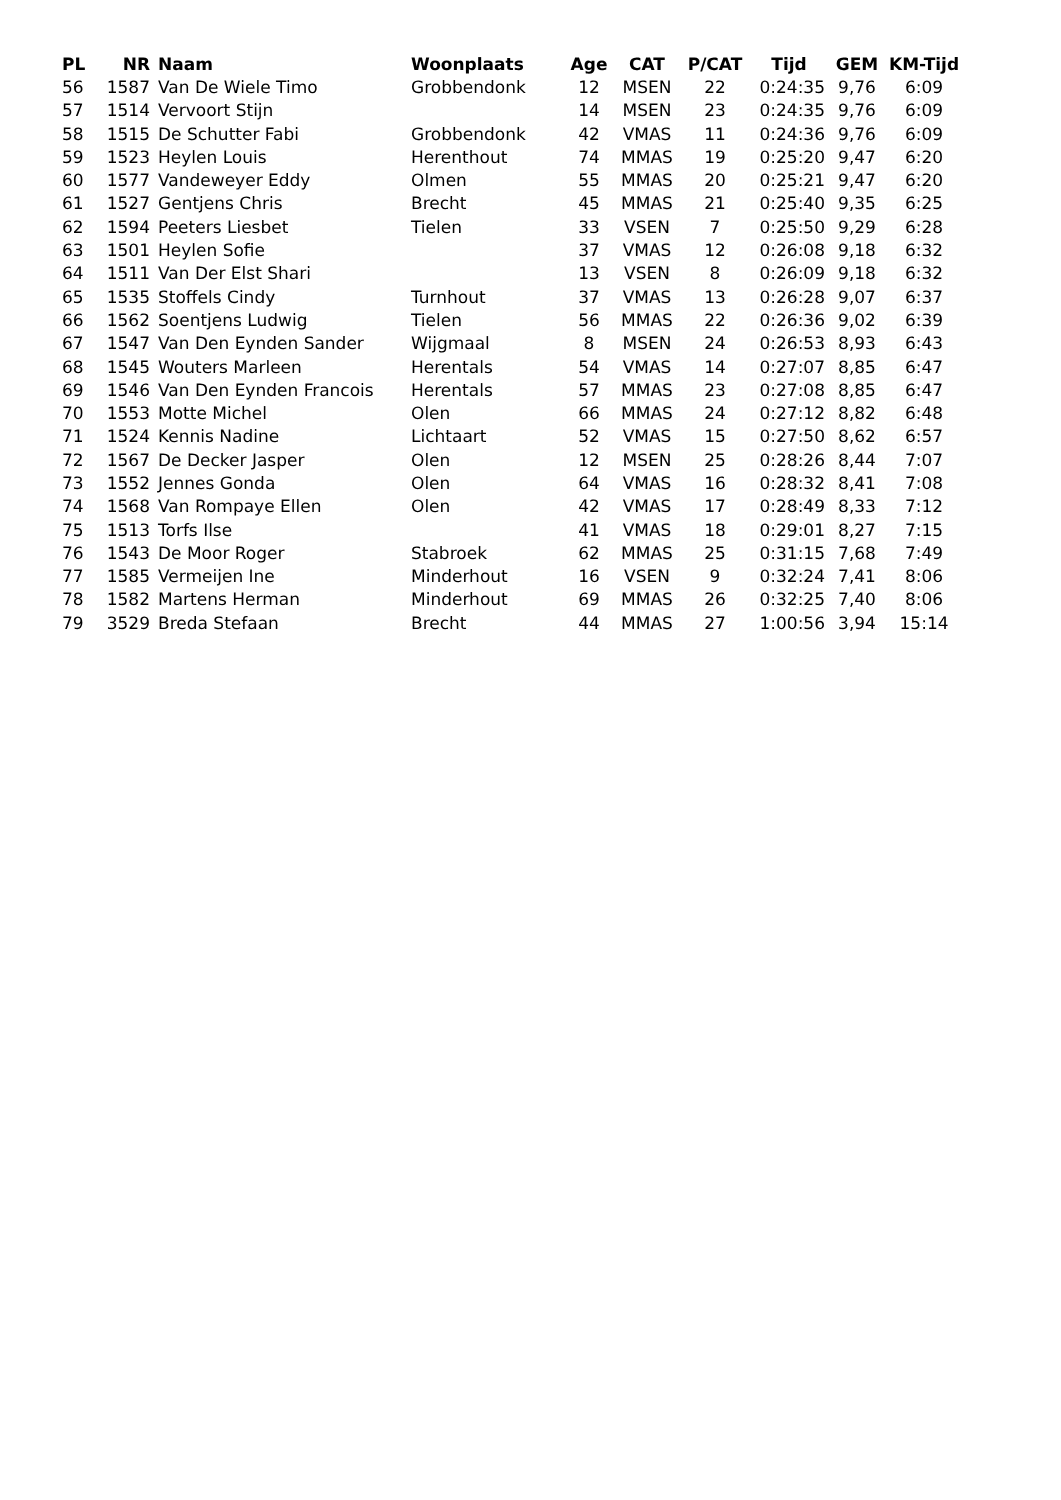| PL | NR | Naam | Woonplaats | Age | CAT | P/CAT | Tijd | GEM | KM-Tijd |
| --- | --- | --- | --- | --- | --- | --- | --- | --- | --- |
| 56 | 1587 | Van De Wiele Timo | Grobbendonk | 12 | MSEN | 22 | 0:24:35 | 9,76 | 6:09 |
| 57 | 1514 | Vervoort Stijn | | 14 | MSEN | 23 | 0:24:35 | 9,76 | 6:09 |
| 58 | 1515 | De Schutter Fabi | Grobbendonk | 42 | VMAS | 11 | 0:24:36 | 9,76 | 6:09 |
| 59 | 1523 | Heylen Louis | Herenthout | 74 | MMAS | 19 | 0:25:20 | 9,47 | 6:20 |
| 60 | 1577 | Vandeweyer Eddy | Olmen | 55 | MMAS | 20 | 0:25:21 | 9,47 | 6:20 |
| 61 | 1527 | Gentjens Chris | Brecht | 45 | MMAS | 21 | 0:25:40 | 9,35 | 6:25 |
| 62 | 1594 | Peeters Liesbet | Tielen | 33 | VSEN | 7 | 0:25:50 | 9,29 | 6:28 |
| 63 | 1501 | Heylen Sofie | | 37 | VMAS | 12 | 0:26:08 | 9,18 | 6:32 |
| 64 | 1511 | Van Der Elst Shari | | 13 | VSEN | 8 | 0:26:09 | 9,18 | 6:32 |
| 65 | 1535 | Stoffels Cindy | Turnhout | 37 | VMAS | 13 | 0:26:28 | 9,07 | 6:37 |
| 66 | 1562 | Soentjens Ludwig | Tielen | 56 | MMAS | 22 | 0:26:36 | 9,02 | 6:39 |
| 67 | 1547 | Van Den Eynden Sander | Wijgmaal | 8 | MSEN | 24 | 0:26:53 | 8,93 | 6:43 |
| 68 | 1545 | Wouters Marleen | Herentals | 54 | VMAS | 14 | 0:27:07 | 8,85 | 6:47 |
| 69 | 1546 | Van Den Eynden Francois | Herentals | 57 | MMAS | 23 | 0:27:08 | 8,85 | 6:47 |
| 70 | 1553 | Motte Michel | Olen | 66 | MMAS | 24 | 0:27:12 | 8,82 | 6:48 |
| 71 | 1524 | Kennis Nadine | Lichtaart | 52 | VMAS | 15 | 0:27:50 | 8,62 | 6:57 |
| 72 | 1567 | De Decker Jasper | Olen | 12 | MSEN | 25 | 0:28:26 | 8,44 | 7:07 |
| 73 | 1552 | Jennes Gonda | Olen | 64 | VMAS | 16 | 0:28:32 | 8,41 | 7:08 |
| 74 | 1568 | Van Rompaye Ellen | Olen | 42 | VMAS | 17 | 0:28:49 | 8,33 | 7:12 |
| 75 | 1513 | Torfs Ilse | | 41 | VMAS | 18 | 0:29:01 | 8,27 | 7:15 |
| 76 | 1543 | De Moor Roger | Stabroek | 62 | MMAS | 25 | 0:31:15 | 7,68 | 7:49 |
| 77 | 1585 | Vermeijen Ine | Minderhout | 16 | VSEN | 9 | 0:32:24 | 7,41 | 8:06 |
| 78 | 1582 | Martens Herman | Minderhout | 69 | MMAS | 26 | 0:32:25 | 7,40 | 8:06 |
| 79 | 3529 | Breda Stefaan | Brecht | 44 | MMAS | 27 | 1:00:56 | 3,94 | 15:14 |